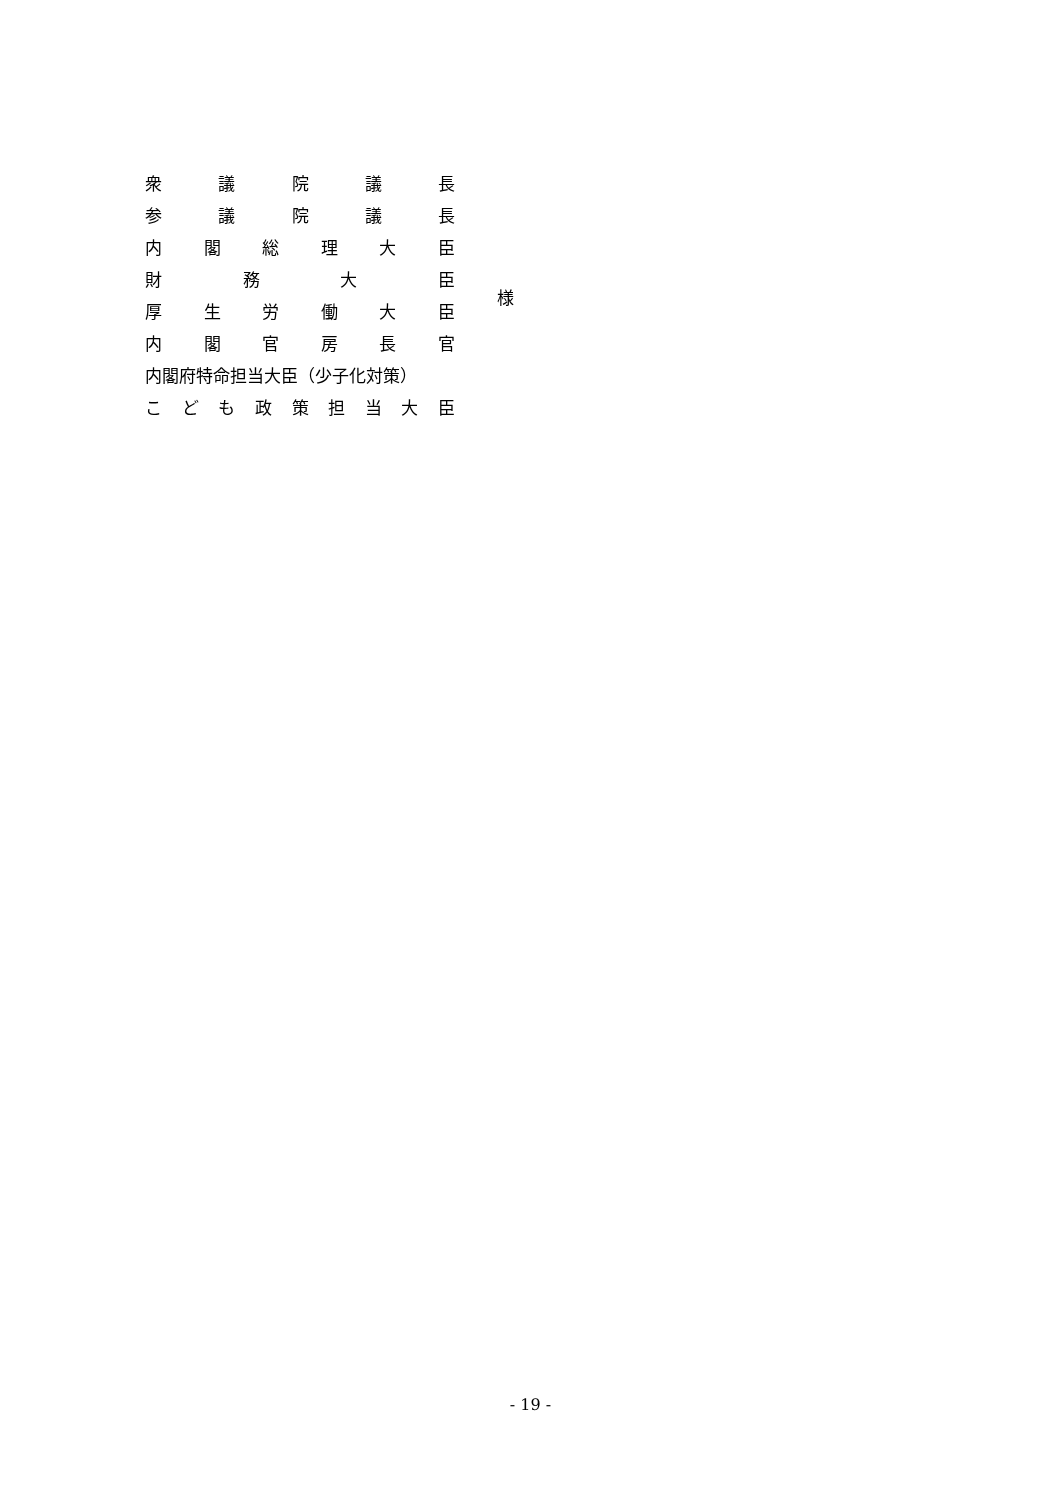衆 議 院 議 長
参 議 院 議 長
内 閣 総 理 大 臣
財 務 大 臣
厚 生 労 働 大 臣
内 閣 官 房 長 官
内閣府特命担当大臣（少子化対策）
こ ど も 政 策 担 当 大 臣
様
- 19 -